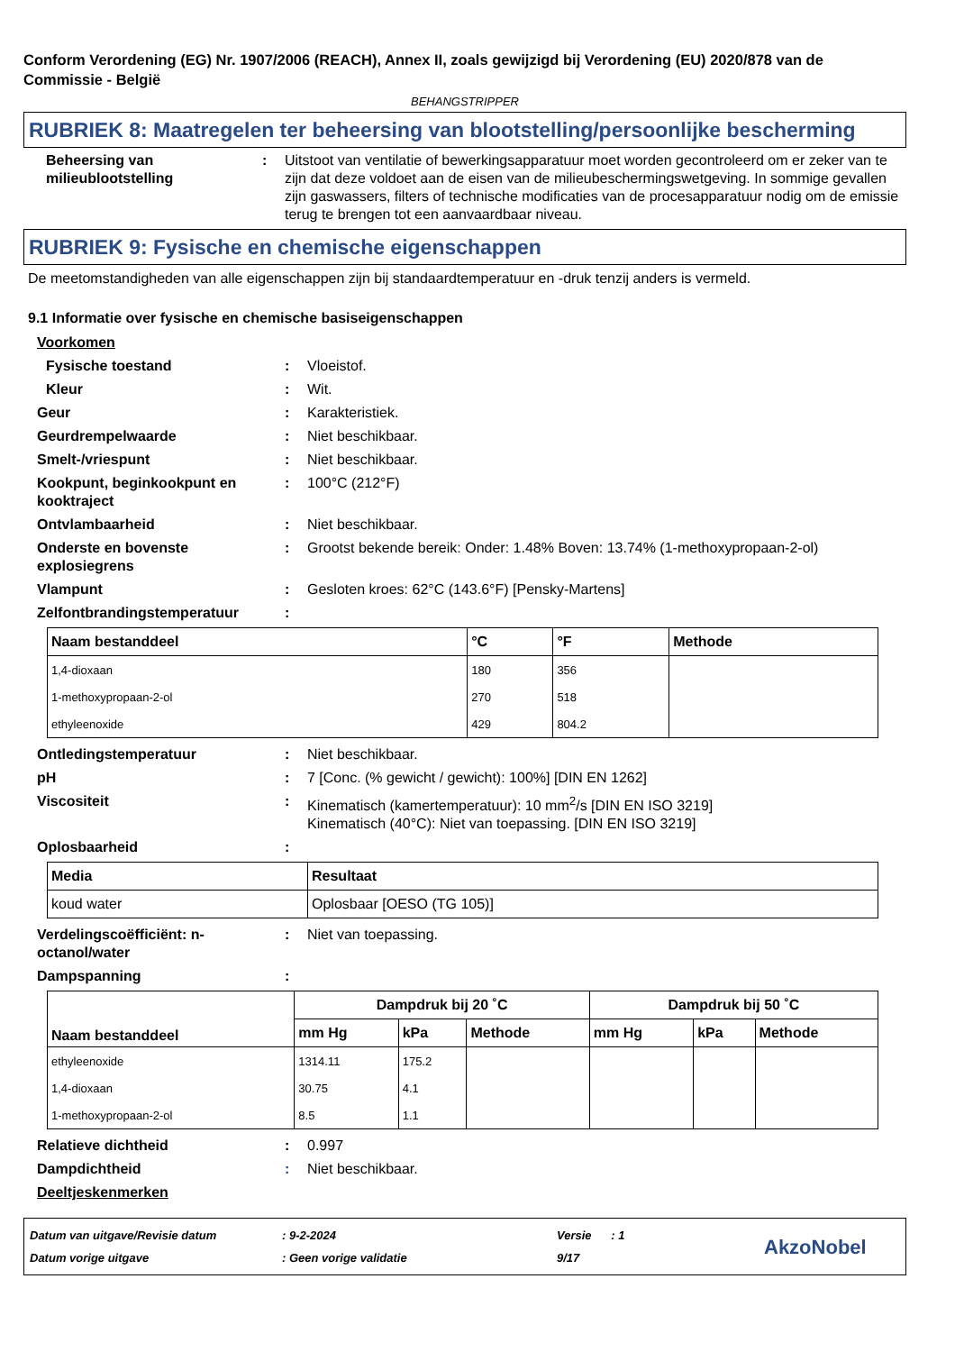Conform Verordening (EG) Nr. 1907/2006 (REACH), Annex II, zoals gewijzigd bij Verordening (EU) 2020/878 van de Commissie - België
BEHANGSTRIPPER
RUBRIEK 8: Maatregelen ter beheersing van blootstelling/persoonlijke bescherming
Beheersing van milieublootstelling
: Uitstoot van ventilatie of bewerkingsapparatuur moet worden gecontroleerd om er zeker van te zijn dat deze voldoet aan de eisen van de milieubeschermingswetgeving. In sommige gevallen zijn gaswassers, filters of technische modificaties van de procesapparatuur nodig om de emissie terug te brengen tot een aanvaardbaar niveau.
RUBRIEK 9: Fysische en chemische eigenschappen
De meetomstandigheden van alle eigenschappen zijn bij standaardtemperatuur en -druk tenzij anders is vermeld.
9.1 Informatie over fysische en chemische basiseigenschappen
Voorkomen
Fysische toestand : Vloeistof.
Kleur : Wit.
Geur : Karakteristiek.
Geurdrempelwaarde : Niet beschikbaar.
Smelt-/vriespunt : Niet beschikbaar.
Kookpunt, beginkookpunt en kooktraject
: 100°C (212°F)
Ontvlambaarheid : Niet beschikbaar.
Onderste en bovenste explosiegrens
: Grootst bekende bereik: Onder: 1.48% Boven: 13.74% (1-methoxypropaan-2-ol)
Vlampunt : Gesloten kroes: 62°C (143.6°F) [Pensky-Martens]
Zelfontbrandingstemperatuur :
| Naam bestanddeel | °C | °F | Methode |
| --- | --- | --- | --- |
| 1,4-dioxaan | 180 | 356 | |
| 1-methoxypropaan-2-ol | 270 | 518 | |
| ethyleenoxide | 429 | 804.2 | |
Ontledingstemperatuur : Niet beschikbaar.
pH : 7 [Conc. (% gewicht / gewicht): 100%] [DIN EN 1262]
Viscositeit : Kinematisch (kamertemperatuur): 10 mm<sup>2</sup>/s [DIN EN ISO 3219]
Kinematisch (40°C): Niet van toepassing. [DIN EN ISO 3219]
Oplosbaarheid :
| Media | Resultaat |
| --- | --- |
| koud water | Oplosbaar [OESO (TG 105)] |
Verdelingscoëfficiënt: n-octanol/water
: Niet van toepassing.
Dampspanning :
| Naam bestanddeel | Dampdruk bij 20 ˚C | | | Dampdruk bij 50 ˚C | | |
| --- | --- | --- | --- | --- | --- | --- |
| | mm Hg | kPa | Methode | mm Hg | kPa | Methode |
| ethyleenoxide | 1314.11 | 175.2 | | | | |
| 1,4-dioxaan | 30.75 | 4.1 | | | | |
| 1-methoxypropaan-2-ol | 8.5 | 1.1 | | | | |
Relatieve dichtheid : 0.997
Dampdichtheid : Niet beschikbaar.
Deeltjeskenmerken
Datum van uitgave/Revisie datum
Datum vorige uitgave
: 9-2-2024
: Geen vorige validatie
Versie : 1
9/17
AkzoNobel